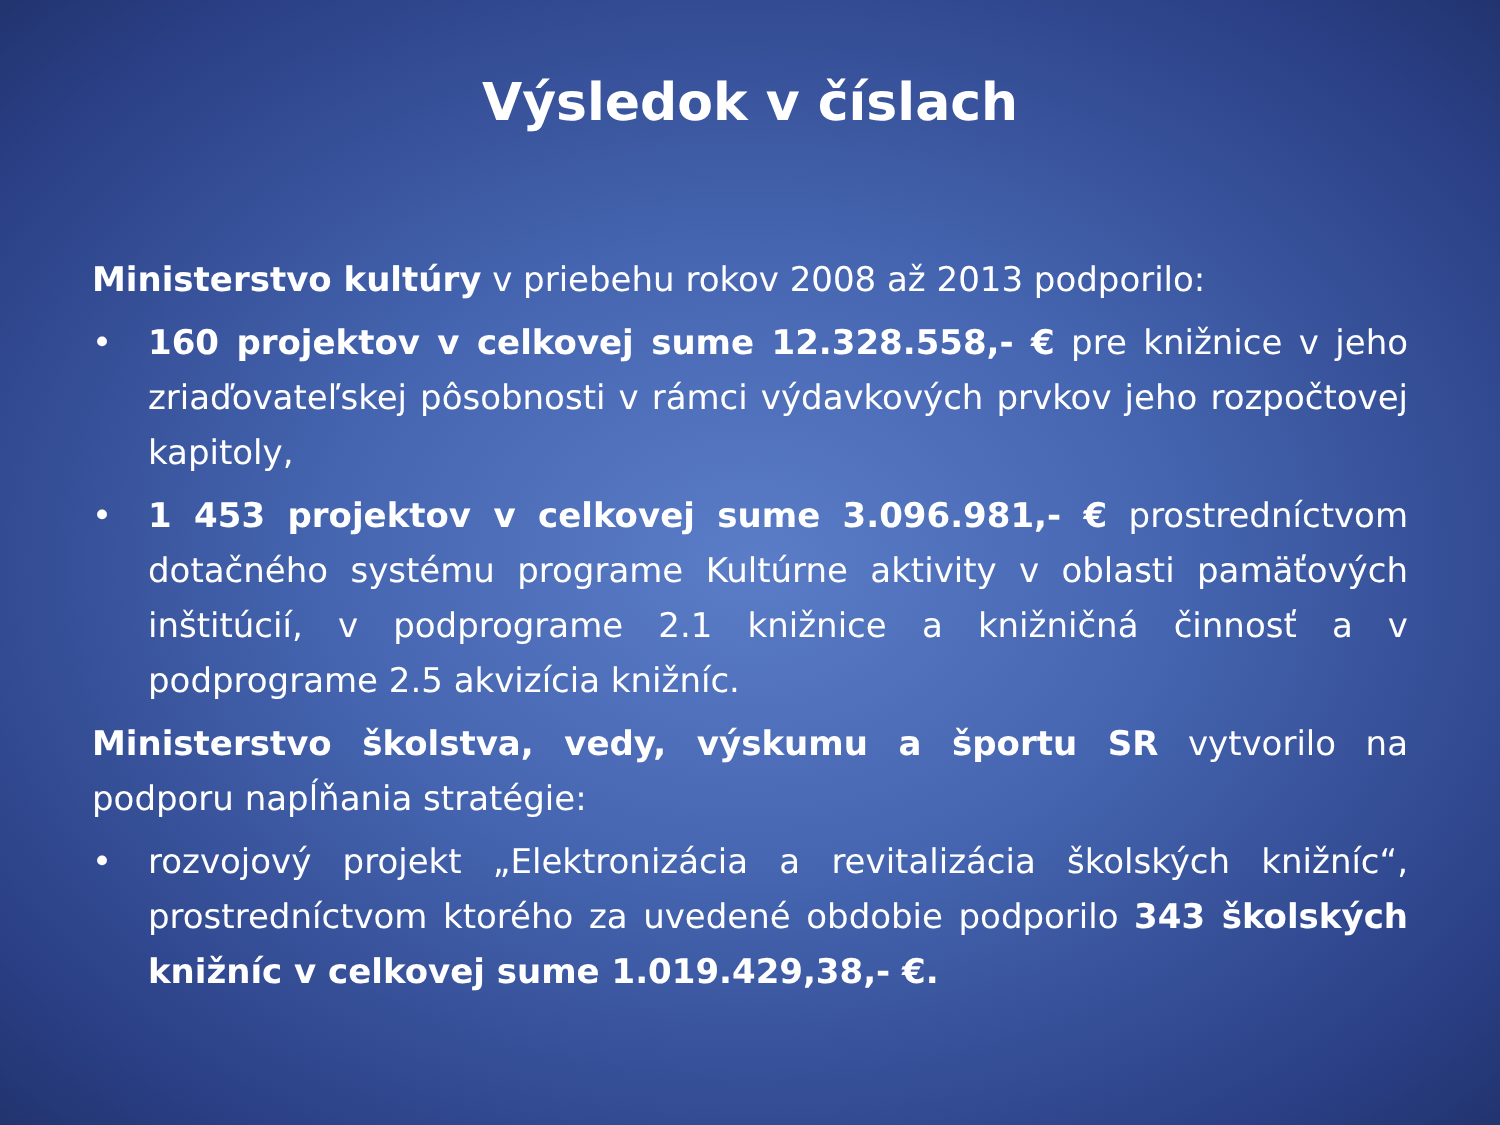Výsledok v číslach
Ministerstvo kultúry v priebehu rokov 2008 až 2013 podporilo:
• 160 projektov v celkovej sume 12.328.558,- € pre knižnice v jeho zriaďovateľskej pôsobnosti v rámci výdavkových prvkov jeho rozpočtovej kapitoly,
• 1 453 projektov v celkovej sume 3.096.981,- € prostredníctvom dotačného systému programe Kultúrne aktivity v oblasti pamäťových inštitúcií, v podprograme 2.1 knižnice a knižničná činnosť a v podprograme 2.5 akvizícia knižníc.
Ministerstvo školstva, vedy, výskumu a športu SR vytvorilo na podporu napĺňania stratégie:
• rozvojový projekt „Elektronizácia a revitalizácia školských knižníc“, prostredníctvom ktorého za uvedené obdobie podporilo 343 školských knižníc v celkovej sume 1.019.429,38,- €.